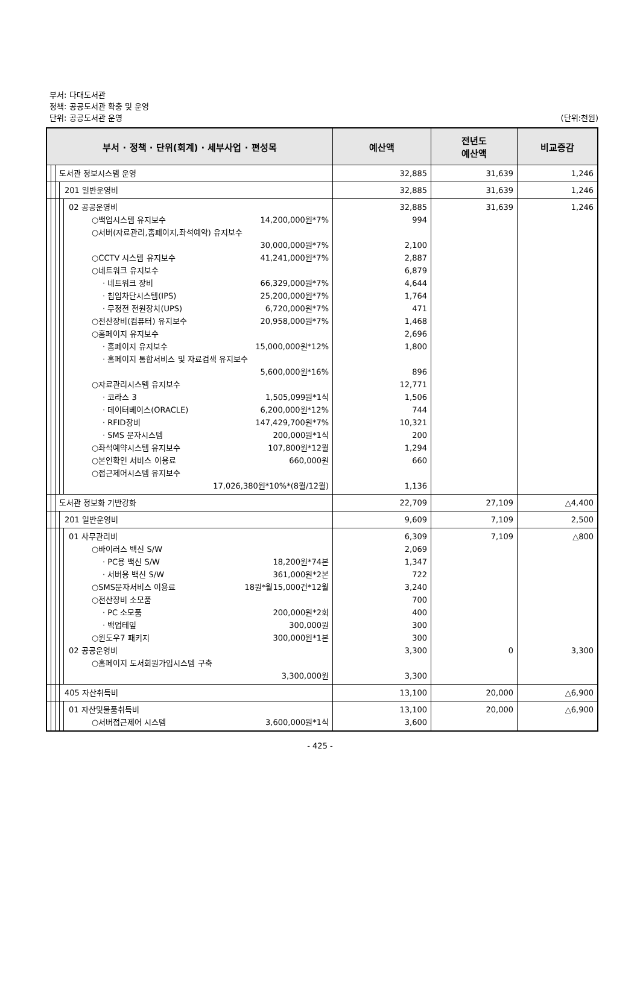부서: 다대도서관
정책: 공공도서관 확충 및 운영
단위: 공공도서관 운영 (단위:천원)
| 부서 · 정책 · 단위(회계) · 세부사업 · 편성목 | | | | | 예산액 | 전년도 예산액 | 비교증감 |
| --- | --- | --- | --- | --- | --- | --- | --- |
| | | 도서관 정보시스템 운영 | | | 32,885 | 31,639 | 1,246 |
| | | | 201 일반운영비 | | 32,885 | 31,639 | 1,246 |
| | | | | 02 공공운영비 ○백업시스템 유지보수 14,200,000원*7% ○서버(자료관리,홈페이지,좌석예약) 유지보수 30,000,000원*7% ○CCTV 시스템 유지보수 41,241,000원*7% ○네트워크 유지보수 · 네트워크 장비 66,329,000원*7% · 침입차단시스템(IPS) 25,200,000원*7% · 무정전 전원장치(UPS) 6,720,000원*7% ○전산장비(컴퓨터) 유지보수 20,958,000원*7% ○홈페이지 유지보수 · 홈페이지 유지보수 15,000,000원*12% · 홈페이지 통합서비스 및 자료검색 유지보수 5,600,000원*16% ○자료관리시스템 유지보수 · 코라스 3 1,505,099원*1식 · 데이터베이스(ORACLE) 6,200,000원*12% · RFID장비 147,429,700원*7% · SMS 문자시스템 200,000원*1식 ○좌석예약시스템 유지보수 107,800원*12월 ○본인확인 서비스 이용료 660,000원 ○접근제어시스템 유지보수 17,026,380원*10%*(8월/12월) | 32,885 994 2,100 2,887 6,879 4,644 1,764 471 1,468 2,696 1,800 896 12,771 1,506 744 10,321 200 1,294 660 1,136 | 31,639 | 1,246 |
| | | 도서관 정보화 기반강화 | | | 22,709 | 27,109 | △4,400 |
| | | | 201 일반운영비 | | 9,609 | 7,109 | 2,500 |
| | | | | 01 사무관리비 ○바이러스 백신 S/W · PC용 백신 S/W 18,200원*74본 · 서버용 백신 S/W 361,000원*2본 ○SMS문자서비스 이용료 18원*월15,000건*12월 ○전산장비 소모품 · PC 소모품 200,000원*2회 · 백업테잎 300,000원 ○윈도우7 패키지 300,000원*1본 02 공공운영비 ○홈페이지 도서회원가입시스템 구축 3,300,000원 | 6,309 2,069 1,347 722 3,240 700 400 300 300 3,300 3,300 | 7,109 0 | △800 3,300 |
| | | | 405 자산취득비 | | 13,100 | 20,000 | △6,900 |
| | | | | 01 자산및물품취득비 ○서버접근제어 시스템 3,600,000원*1식 | 13,100 3,600 | 20,000 | △6,900 |
- 425 -